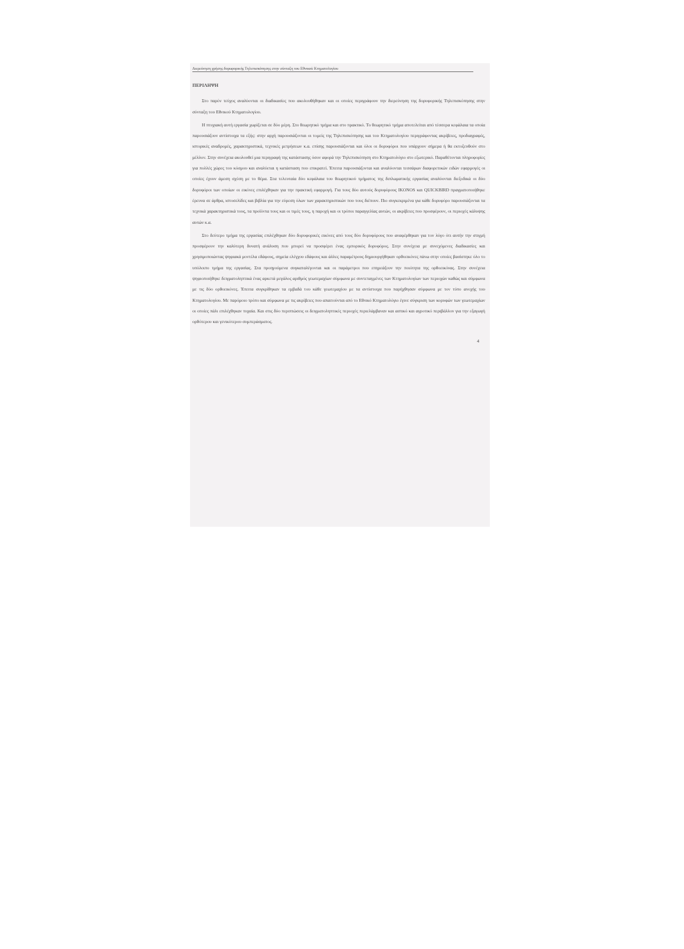Διερεύνηση χρήσης δορυφορικής Τηλεπισκόπησης στην σύνταξη του Εθνικού Κτηματολογίου
ΠΕΡΙΛΗΨΗ
Στο παρόν τεύχος αναλύονται οι διαδικασίες που ακολουθήθηκαν και οι οποίες περιγράφουν την διερεύνηση της δορυφορικής Τηλεπισκόπησης στην σύνταξη του Εθνικού Κτηματολογίου.
Η πτυχιακή αυτή εργασία χωρίζεται σε δύο μέρη. Στο θεωρητικό τμήμα και στο πρακτικό. Το θεωρητικό τμήμα αποτελείται από τέσσερα κεφάλαια τα οποία παρουσιάζουν αντίστοιχα τα εξής: στην αρχή παρουσιάζονται οι τομείς της Τηλεπισκόπησης και του Κτηματολογίου περιγράφοντας ακρίβειες, προδιαγραφές, ιστορικές αναδρομές, χαρακτηριστικά, τεχνικές μετρήσεων κ.α. επίσης παρουσιάζονται και όλοι οι δορυφόροι που υπάρχουν σήμερα ή θα εκτοξευθούν στο μέλλον. Στην συνέχεια ακολουθεί μια περιγραφή της κατάστασης όσον αφορά την Τηλεπισκόπηση στο Κτηματολόγιο στο εξωτερικό. Παραθέτονται πληροφορίες για πολλές χώρες του κόσμου και αναλύεται η κατάσταση που επικρατεί. Έπειτα παρουσιάζονται και αναλύονται τεσσάρων διαφορετικών ειδών εφαρμογές οι οποίες έχουν άμεση σχέση με το θέμα. Στα τελευταία δύο κεφάλαια του θεωρητικού τμήματος της διπλωματικής εργασίας αναλύονται διεξοδικά οι δύο δορυφόροι των οποίων οι εικόνες επιλέχθηκαν για την πρακτική εφαρμογή. Για τους δύο αυτούς δορυφόρους IKONOS και QUICKBIRD πραγματοποιήθηκε έρευνα σε άρθρα, ιστοσελίδες και βιβλία για την εύρεση όλων των χαρακτηριστικών που τους διέπουν. Πιο συγκεκριμένα για κάθε δορυφόρο παρουσιάζονται τα τεχνικά χαρακτηριστικά τους, τα προϊόντα τους και οι τιμές τους, η παροχή και οι τρόποι παραγγελίας αυτών, οι ακρίβειες που προσφέρουν, οι περιοχές κάλυψης αυτών κ.α.
Στο δεύτερο τμήμα της εργασίας επιλέχθηκαν δύο δορυφορικές εικόνες από τους δύο δορυφόρους που αναφέρθηκαν για τον λόγο ότι αυτήν την στιγμή προσφέρουν την καλύτερη δυνατή ανάλυση που μπορεί να προσφέρει ένας εμπορικός δορυφόρος. Στην συνέχεια με συνεχόμενες διαδικασίες και χρησιμοποιώντας ψηφιακά μοντέλα εδάφους, σημεία ελέγχου εδάφους και άλλες παραμέτρους δημιουργήθηκαν ορθοεικόνες πάνω στην οποίες βασίστηκε όλο το υπόλοιπο τμήμα της εργασίας. Στα προηγούμενα συγκαταλέγονται και οι παράμετροι που επηρεάζουν την ποιότητα της ορθοεικόνας. Στην συνέχεια ψηφιοποιήθηκε δειγματοληπτικά ένας αρκετά μεγάλος αριθμός γεωτεμαχίων σύμφωνα με συντεταγμένες των Κτηματολογίων των περιοχών καθώς και σύμφωνα με τις δύο ορθοεικόνες. Έπειτα συγκρίθηκαν τα εμβαδά του κάθε γεωτεμαχίου με τα αντίστοιχα που παρήχθησαν σύμφωνα με τον τύπο ανοχής του Κτηματολογίου. Με παρόμοιο τρόπο και σύμφωνα με τις ακρίβειες που απαιτούνται από το Εθνικό Κτηματολόγιο έγινε σύγκριση των κορυφών των γεωτεμαχίων οι οποίες πάλι επιλέχθηκαν τυχαία. Και στις δύο περιπτώσεις οι δειγματοληπτικές περιοχές περιελάμβαναν και αστικό και αγροτικό περιβάλλον για την εξαγωγή ορθότερου και γενικότερου συμπεράσματος.
4